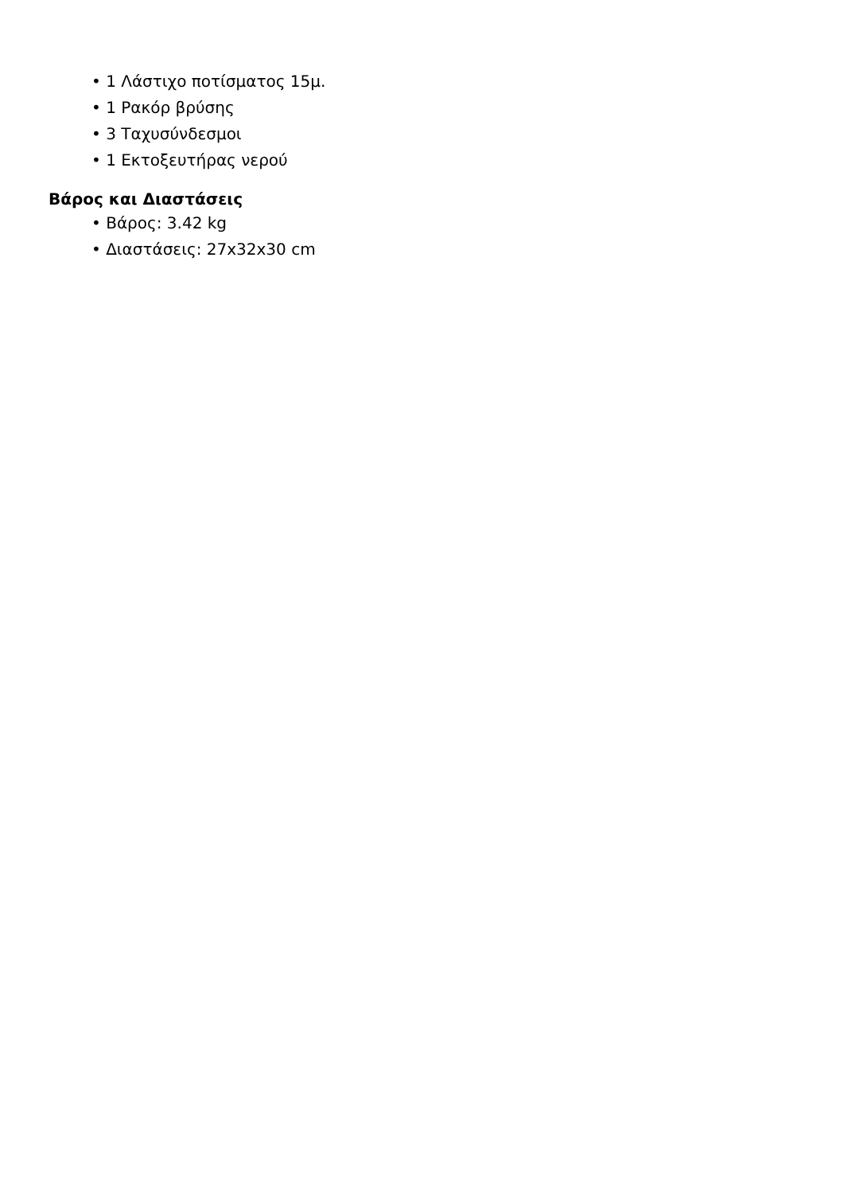• 1 Λάστιχο ποτίσματος 15μ.
• 1 Ρακόρ βρύσης
• 3 Ταχυσύνδεσμοι
• 1 Εκτοξευτήρας νερού
Βάρος και Διαστάσεις
• Βάρος: 3.42 kg
• Διαστάσεις: 27x32x30 cm